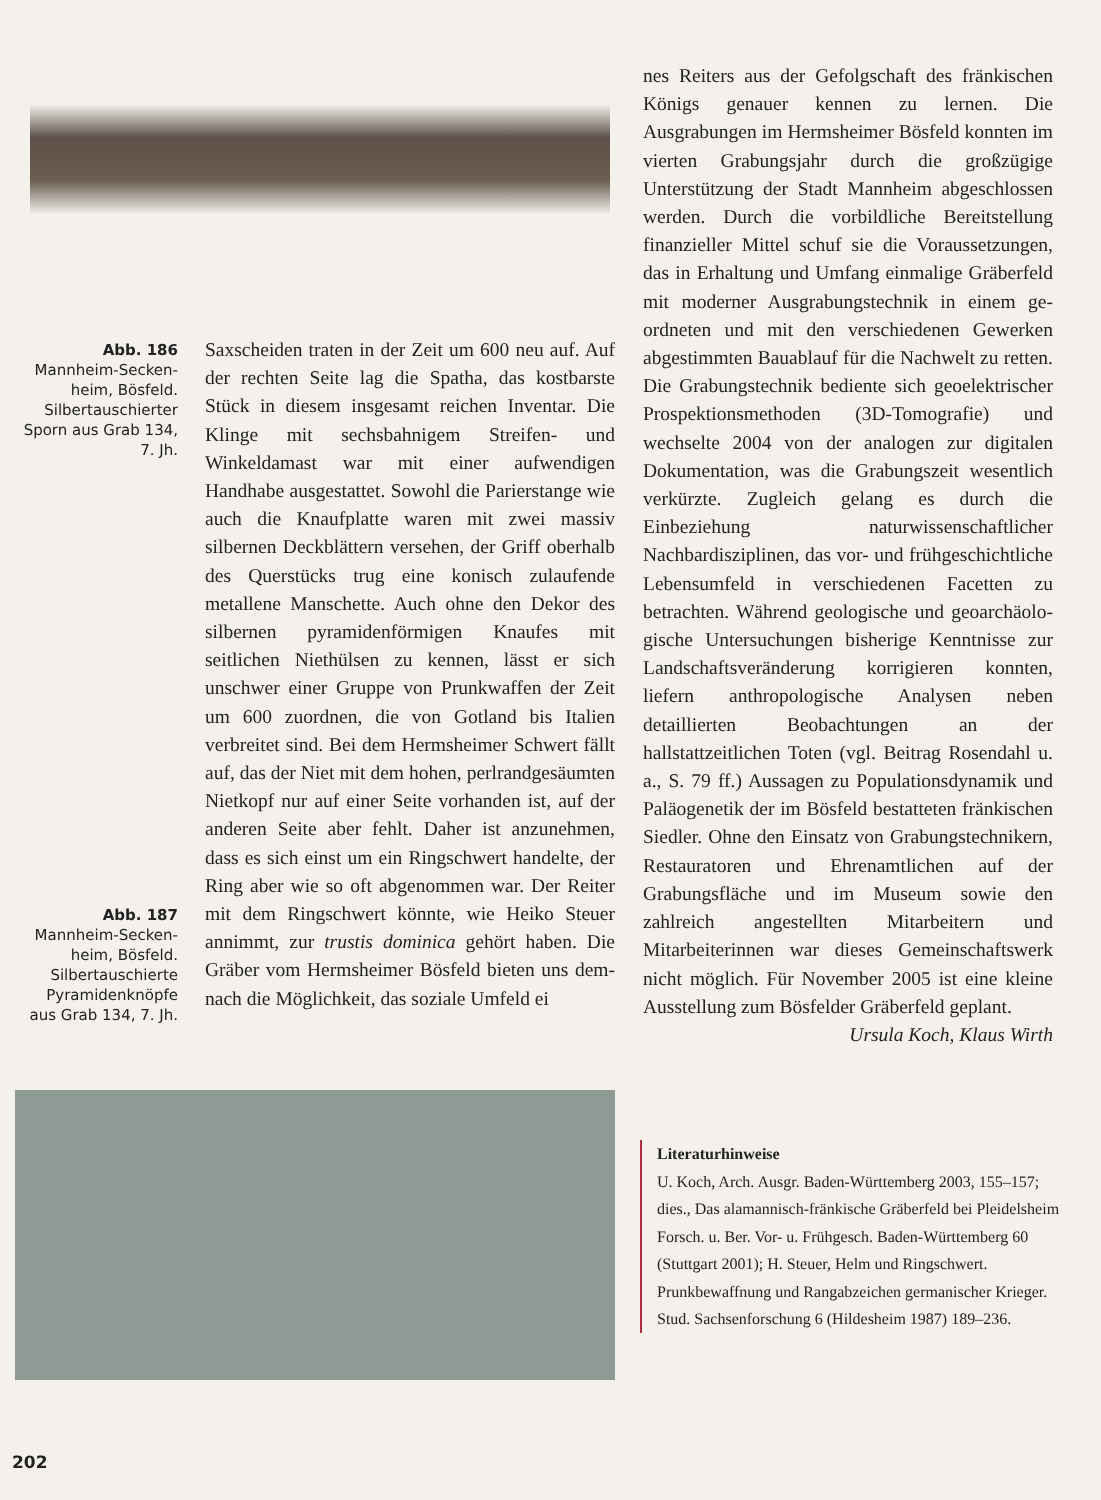Abb. 186
Mannheim-Secken­heim, Bösfeld. Silbertauschierter Sporn aus Grab 134, 7. Jh.
Abb. 187
Mannheim-Secken­heim, Bösfeld. Silbertauschierte Pyramidenknöpfe aus Grab 134, 7. Jh.
Saxscheiden traten in der Zeit um 600 neu auf. Auf der rechten Seite lag die Spatha, das kostbarste Stück in diesem insgesamt reichen Inventar. Die Klinge mit sechsbahni­gem Streifen- und Winkeldamast war mit ei­ner aufwendigen Handhabe ausgestattet. So­wohl die Parierstange wie auch die Knauf­platte waren mit zwei massiv silbernen Deckblättern versehen, der Griff oberhalb des Querstücks trug eine konisch zulaufende metallene Manschette. Auch ohne den De­kor des silbernen pyramidenförmigen Knau­fes mit seitlichen Niethülsen zu kennen, lässt er sich unschwer einer Gruppe von Prunkwaffen der Zeit um 600 zuordnen, die von Gotland bis Italien verbreitet sind. Bei dem Hermsheimer Schwert fällt auf, das der Niet mit dem hohen, perlrandgesäumten Niet­kopf nur auf einer Seite vorhanden ist, auf der anderen Seite aber fehlt. Daher ist anzu­nehmen, dass es sich einst um ein Ring­schwert handelte, der Ring aber wie so oft abgenommen war. Der Reiter mit dem Ring­schwert könnte, wie Heiko Steuer annimmt, zur trustis dominica gehört haben. Die Gräber vom Hermsheimer Bösfeld bieten uns dem­nach die Möglichkeit, das soziale Umfeld ei­
nes Reiters aus der Gefolgschaft des fränki­schen Königs genauer kennen zu lernen. Die Ausgrabungen im Hermsheimer Bösfeld konnten im vierten Grabungsjahr durch die großzügige Unterstützung der Stadt Mann­heim abgeschlossen werden. Durch die vor­bildliche Bereitstellung finanzieller Mittel schuf sie die Voraussetzungen, das in Erhal­tung und Umfang einmalige Gräberfeld mit moderner Ausgrabungstechnik in einem ge­ordneten und mit den verschiedenen Gewer­ken abgestimmten Bauablauf für die Nach­welt zu retten. Die Grabungstechnik bedien­te sich geoelektrischer Prospektionsmetho­den (3D-Tomografie) und wechselte 2004 von der analogen zur digitalen Dokumentation, was die Grabungszeit wesentlich verkürzte. Zugleich gelang es durch die Einbeziehung naturwissenschaftlicher Nachbardisziplinen, das vor- und frühgeschichtliche Lebensum­feld in verschiedenen Facetten zu betrach­ten. Während geologische und geoarchäolo­gische Untersuchungen bisherige Kenntnisse zur Landschaftsveränderung korrigieren konnten, liefern anthropologische Analysen neben detaillierten Beobachtungen an der hallstattzeitlichen Toten (vgl. Beitrag Rosen­dahl u. a., S. 79 ff.) Aussagen zu Populations­dynamik und Paläogenetik der im Bösfeld bestatteten fränkischen Siedler. Ohne den Einsatz von Grabungstechnikern, Restaura­toren und Ehrenamtlichen auf der Grabungs­fläche und im Museum sowie den zahlreich angestellten Mitarbeitern und Mitarbeiterin­nen war dieses Gemeinschaftswerk nicht möglich. Für November 2005 ist eine kleine Ausstellung zum Bösfelder Gräberfeld geplant.
Ursula Koch, Klaus Wirth
Literaturhinweise
U. Koch, Arch. Ausgr. Baden-Württemberg 2003, 155–157; dies., Das alamannisch-fränkische Gräberfeld bei Pleidelsheim Forsch. u. Ber. Vor- u. Frühgesch. Baden-Württemberg 60 (Stuttgart 2001); H. Steuer, Helm und Ringschwert. Prunkbewaffnung und Rangabzeichen germanischer Krieger. Stud. Sachsenforschung 6 (Hildesheim 1987) 189–236.
202